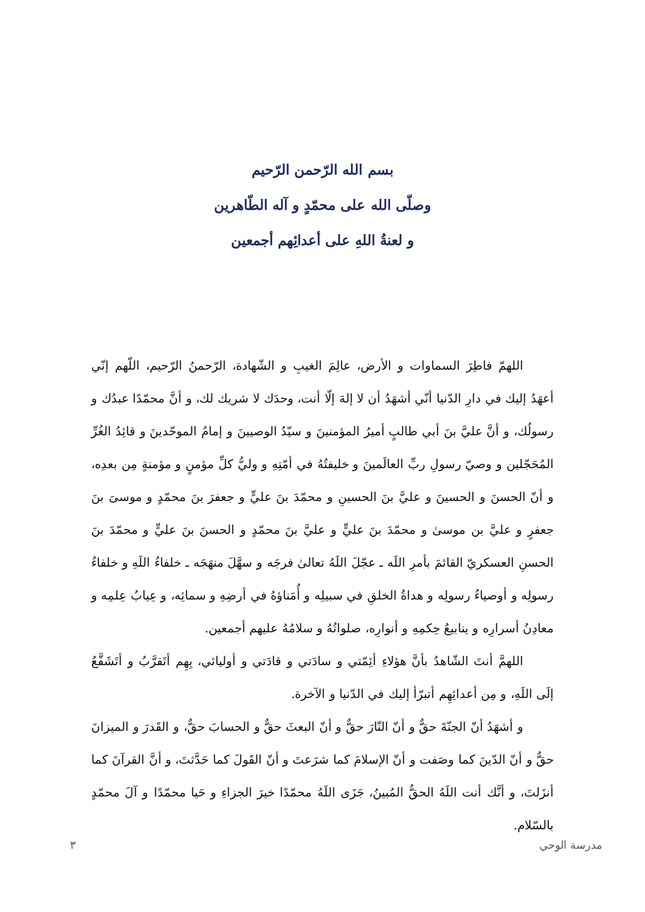بسم الله الرّحمن الرّحيم
وصلّى الله على محمّدٍ و آله الطّاهرين
و لعنةُ اللهِ على أعدائِهم أجمعين
اللهمّ فاطِرَ السماوات و الأرض، عالِمَ الغيبِ و الشّهادة، الرّحمنُ الرّحيم، اللّهم إنّي أعهَدُ إليك في دارِ الدّنيا أنّي أشهَدُ أن لا إلهَ إلّا أنت، وحدَك لا شريك لك، و أنَّ محمّدًا عبدُك و رسولُك، و أنَّ عليَّ بنَ أبي طالبٍ أميرُ المؤمنينَ و سيّدُ الوصيينَ و إمامُ الموحّدينَ و قائِدُ الغُرِّ المُحَجّلين و وصيّ رسولِ ربِّ العالَمينَ و خليفتُهُ في أمّتِهِ و وليُّ كلِّ مؤمنٍ و مؤمنةٍ مِن بعدِه، و أنّ الحسنَ و الحسينَ و عليَّ بنَ الحسينِ و محمّدَ بنَ عليٍّ و جعفرَ بنَ محمّدٍ و موسىَ بنَ جعفرٍ و عليَّ بن موسىٰ و محمّدَ بنَ عليٍّ و عليَّ بنَ محمّدٍ و الحسنَ بنَ عليٍّ و محمّدَ بنَ الحسنِ العسكريّ القائمَ بأمرِ اللَه ـ عجّلَ اللَهُ تعالىٰ فرجَه و سهَّلَ منهَجَه ـ خلفاءُ اللَهِ و خلفاءُ رسولِه و أوصياءُ رسولِه و هداةُ الخلقِ في سبيلِه و أُمَناؤهُ في أرضِهِ و سمائِه، و عِيابُ عِلمِه و معادِنُ أسرارِه و ينابيعُ حِكمِهِ و أنوارِه، صلواتُهُ و سلامُهُ عليهم أجمعين.
اللهمَّ أنتَ الشّاهدُ بأنَّ هؤلاءِ أئِمّتي و سادَتي و قادَتي و أوليائي، بِهِم أتَقرَّبُ و أتَشَفَّعُ إلَى اللَهِ، و مِن أعدائِهِم أتبرّأ إليك في الدّنيا و الآخرة.
و أشهَدُ أنّ الجنّةَ حقٌّ و أنّ النّارَ حقٌّ و أنّ البعثَ حقٌّ و الحسابَ حقٌّ، و القَدرَ و الميزانَ حقٌّ و أنّ الدّينَ كما وصَفت و أنّ الإسلامَ كما شرَعتَ و أنّ القَولَ كما حَدَّثتَ، و أنَّ القرآنَ كما أنزَلتَ، و أنَّك أنت اللَهُ الحقُّ المُبينُ، جَزَى اللَهُ محمّدًا خيرَ الجزاءِ و حَيا محمّدًا و آلَ محمّدٍ بالسّلام.
مدرسة الوحي ٣